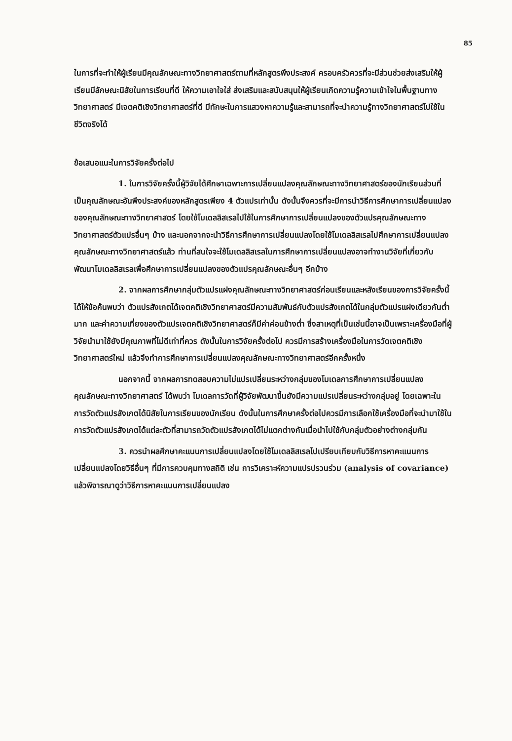85
ในการที่จะทำให้ผู้เรียนมีคุณลักษณะทางวิทยาศาสตร์ตามที่หลักสูตรพึงประสงค์ ครอบครัวควรที่จะมีส่วนช่วยส่งเสริมให้ผู้เรียนมีลักษณะนิสัยในการเรียนที่ดี ให้ความเอาใจใส่ ส่งเสริมและสนับสนุนให้ผู้เรียนเกิดความรู้ความเข้าใจในพื้นฐานทางวิทยาศาสตร์ มีเจตคติเชิงวิทยาศาสตร์ที่ดี มีทักษะในการแสวงหาความรู้และสามารถที่จะนำความรู้ทางวิทยาศาสตร์ไปใช้ในชีวิตจริงได้
ข้อเสนอแนะในการวิจัยครั้งต่อไป
1. ในการวิจัยครั้งนี้ผู้วิจัยได้ศึกษาเฉพาะการเปลี่ยนแปลงคุณลักษณะทางวิทยาศาสตร์ของนักเรียนส่วนที่เป็นคุณลักษณะอันพึงประสงค์ของหลักสูตรเพียง 4 ตัวแปรเท่านั้น ดังนั้นจึงควรที่จะมีการนำวิธีการศึกษาการเปลี่ยนแปลงของคุณลักษณะทางวิทยาศาสตร์ โดยใช้โมเดลลิสเรลไปใช้ในการศึกษาการเปลี่ยนแปลงของตัวแปรคุณลักษณะทางวิทยาศาสตร์ตัวแปรอื่นๆ บ้าง และนอกจากจะนำวิธีการศึกษาการเปลี่ยนแปลงโดยใช้โมเดลลิสเรลไปศึกษาการเปลี่ยนแปลงคุณลักษณะทางวิทยาศาสตร์แล้ว ท่านที่สนใจจะใช้โมเดลลิสเรลในการศึกษาการเปลี่ยนแปลงอาจทำงานวิจัยที่เกี่ยวกับพัฒนาโมเดลลิสเรลเพื่อศึกษาการเปลี่ยนแปลงของตัวแปรคุณลักษณะอื่นๆ อีกบ้าง
2. จากผลการศึกษากลุ่มตัวแปรแฝงคุณลักษณะทางวิทยาศาสตร์ก่อนเรียนและหลังเรียนของการวิจัยครั้งนี้ ได้ให้ข้อค้นพบว่า ตัวแปรสังเกตได้เจตคติเชิงวิทยาศาสตร์มีความสัมพันธ์กับตัวแปรสังเกตได้ในกลุ่มตัวแปรแฝงเดียวกันต่ำมาก และค่าความเที่ยงของตัวแปรเจตคติเชิงวิทยาศาสตร์ก็มีค่าค่อนข้างต่ำ ซึ่งสาเหตุที่เป็นเช่นนี้อาจเป็นเพราะเครื่องมือที่ผู้วิจัยนำมาใช้ยังมีคุณภาพที่ไม่ดีเท่าที่ควร ดังนั้นในการวิจัยครั้งต่อไป ควรมีการสร้างเครื่องมือในการวัดเจตคติเชิงวิทยาศาสตร์ใหม่ แล้วจึงทำการศึกษาการเปลี่ยนแปลงคุณลักษณะทางวิทยาศาสตร์อีกครั้งหนึ่ง
นอกจากนี้ จากผลการทดสอบความไม่แปรเปลี่ยนระหว่างกลุ่มของโมเดลการศึกษาการเปลี่ยนแปลงคุณลักษณะทางวิทยาศาสตร์ ได้พบว่า โมเดลการวัดที่ผู้วิจัยพัฒนาขึ้นยังมีความแปรเปลี่ยนระหว่างกลุ่มอยู่ โดยเฉพาะในการวัดตัวแปรสังเกตได้นิสัยในการเรียนของนักเรียน ดังนั้นในการศึกษาครั้งต่อไปควรมีการเลือกใช้เครื่องมือที่จะนำมาใช้ในการวัดตัวแปรสังเกตได้แต่ละตัวที่สามารถวัดตัวแปรสังเกตได้ไม่แตกต่างกันเมื่อนำไปใช้กับกลุ่มตัวอย่างต่างกลุ่มกัน
3. ควรนำผลศึกษาคะแนนการเปลี่ยนแปลงโดยใช้โมเดลลิสเรลไปเปรียบเทียบกับวิธีการหาคะแนนการเปลี่ยนแปลงโดยวิธีอื่นๆ ที่มีการควบคุมทางสถิติ เช่น การวิเคราะห์ความแปรปรวนร่วม (analysis of covariance) แล้วพิจารณาดูว่าวิธีการหาคะแนนการเปลี่ยนแปลง